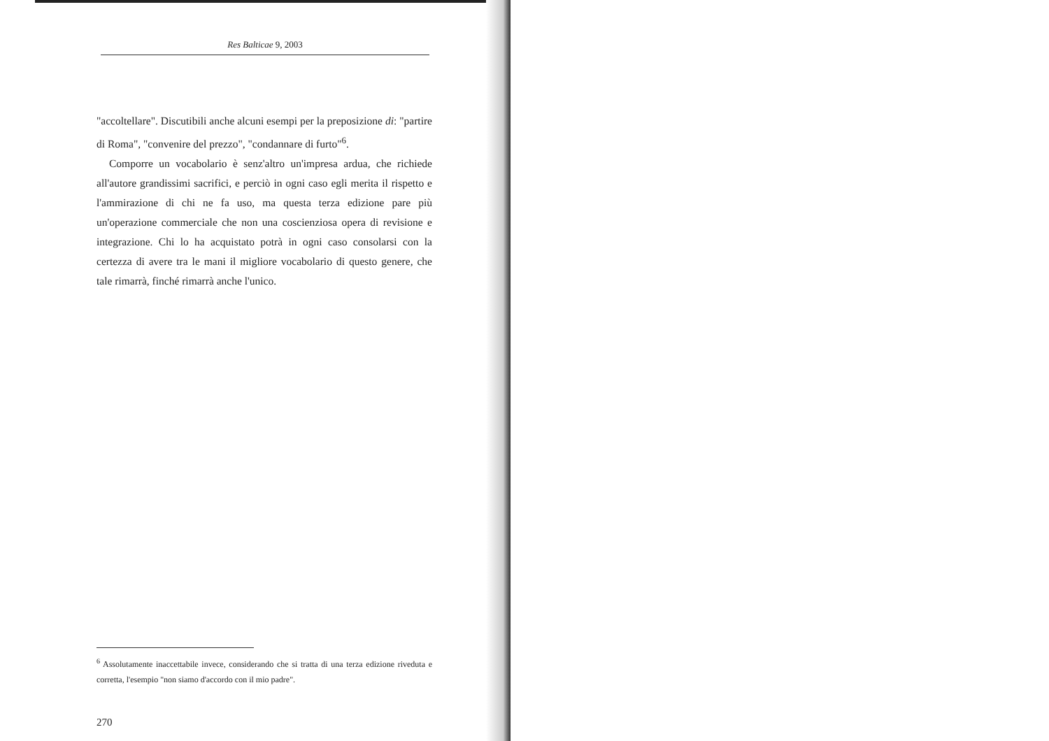Res Balticae 9, 2003
"accoltellare". Discutibili anche alcuni esempi per la preposizione di: "partire di Roma", "convenire del prezzo", "condannare di furto"<sup>6</sup>.
Comporre un vocabolario è senz'altro un'impresa ardua, che richiede all'autore grandissimi sacrifici, e perciò in ogni caso egli merita il rispetto e l'ammirazione di chi ne fa uso, ma questa terza edizione pare più un'operazione commerciale che non una coscienziosa opera di revisione e integrazione. Chi lo ha acquistato potrà in ogni caso consolarsi con la certezza di avere tra le mani il migliore vocabolario di questo genere, che tale rimarrà, finché rimarrà anche l'unico.
<sup>6</sup> Assolutamente inaccettabile invece, considerando che si tratta di una terza edizione riveduta e corretta, l'esempio "non siamo d'accordo con il mio padre".
270